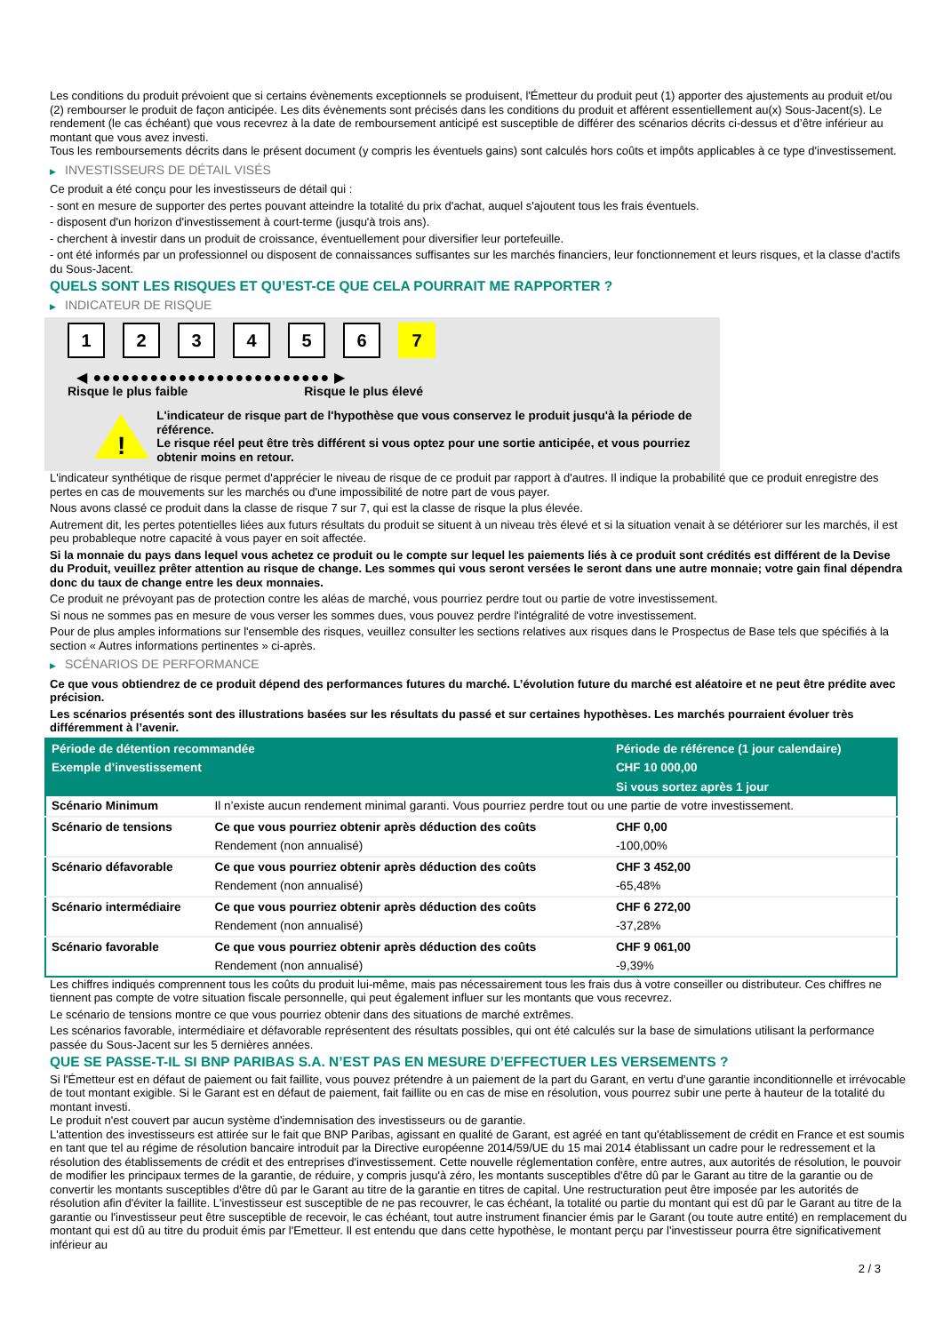Les conditions du produit prévoient que si certains évènements exceptionnels se produisent, l'Émetteur du produit peut (1) apporter des ajustements au produit et/ou (2) rembourser le produit de façon anticipée. Les dits évènements sont précisés dans les conditions du produit et afférent essentiellement au(x) Sous-Jacent(s). Le rendement (le cas échéant) que vous recevrez à la date de remboursement anticipé est susceptible de différer des scénarios décrits ci-dessus et d’être inférieur au montant que vous avez investi.
Tous les remboursements décrits dans le présent document (y compris les éventuels gains) sont calculés hors coûts et impôts applicables à ce type d'investissement.
▶ INVESTISSEURS DE DÉTAIL VISÉS
Ce produit a été conçu pour les investisseurs de détail qui :
- sont en mesure de supporter des pertes pouvant atteindre la totalité du prix d'achat, auquel s'ajoutent tous les frais éventuels.
- disposent d'un horizon d'investissement à court-terme (jusqu'à trois ans).
- cherchent à investir dans un produit de croissance, éventuellement pour diversifier leur portefeuille.
- ont été informés par un professionnel ou disposent de connaissances suffisantes sur les marchés financiers, leur fonctionnement et leurs risques, et la classe d'actifs du Sous-Jacent.
QUELS SONT LES RISQUES ET QU’EST-CE QUE CELA POURRAIT ME RAPPORTER ?
▶ INDICATEUR DE RISQUE
1 2 3 4 5 6 7
◀ ●●●●●●●●●●●●●●●●●●●●●●●●● ▶
Risque le plus faible Risque le plus élevé
!
L'indicateur de risque part de l'hypothèse que vous conservez le produit jusqu'à la période de référence.
Le risque réel peut être très différent si vous optez pour une sortie anticipée, et vous pourriez obtenir moins en retour.
L'indicateur synthétique de risque permet d'apprécier le niveau de risque de ce produit par rapport à d'autres. Il indique la probabilité que ce produit enregistre des pertes en cas de mouvements sur les marchés ou d'une impossibilité de notre part de vous payer.
Nous avons classé ce produit dans la classe de risque 7 sur 7, qui est la classe de risque la plus élevée.
Autrement dit, les pertes potentielles liées aux futurs résultats du produit se situent à un niveau très élevé et si la situation venait à se détériorer sur les marchés, il est peu probableque notre capacité à vous payer en soit affectée.
Si la monnaie du pays dans lequel vous achetez ce produit ou le compte sur lequel les paiements liés à ce produit sont crédités est différent de la Devise du Produit, veuillez prêter attention au risque de change. Les sommes qui vous seront versées le seront dans une autre monnaie; votre gain final dépendra donc du taux de change entre les deux monnaies.
Ce produit ne prévoyant pas de protection contre les aléas de marché, vous pourriez perdre tout ou partie de votre investissement.
Si nous ne sommes pas en mesure de vous verser les sommes dues, vous pouvez perdre l'intégralité de votre investissement.
Pour de plus amples informations sur l'ensemble des risques, veuillez consulter les sections relatives aux risques dans le Prospectus de Base tels que spécifiés à la section « Autres informations pertinentes » ci-après.
▶ SCÉNARIOS DE PERFORMANCE
Ce que vous obtiendrez de ce produit dépend des performances futures du marché. L’évolution future du marché est aléatoire et ne peut être prédite avec précision.
Les scénarios présentés sont des illustrations basées sur les résultats du passé et sur certaines hypothèses. Les marchés pourraient évoluer très différemment à l’avenir.
| Période de détention recommandée | | Période de référence (1 jour calendaire) |
| --- | --- | --- |
| Exemple d’investissement | | CHF 10 000,00 |
| | | Si vous sortez après 1 jour |
| Scénario Minimum | Il n’existe aucun rendement minimal garanti. Vous pourriez perdre tout ou une partie de votre investissement. | |
| Scénario de tensions | Ce que vous pourriez obtenir après déduction des coûts | CHF 0,00 |
| | Rendement (non annualisé) | -100,00% |
| Scénario défavorable | Ce que vous pourriez obtenir après déduction des coûts | CHF 3 452,00 |
| | Rendement (non annualisé) | -65,48% |
| Scénario intermédiaire | Ce que vous pourriez obtenir après déduction des coûts | CHF 6 272,00 |
| | Rendement (non annualisé) | -37,28% |
| Scénario favorable | Ce que vous pourriez obtenir après déduction des coûts | CHF 9 061,00 |
| | Rendement (non annualisé) | -9,39% |
Les chiffres indiqués comprennent tous les coûts du produit lui-même, mais pas nécessairement tous les frais dus à votre conseiller ou distributeur. Ces chiffres ne tiennent pas compte de votre situation fiscale personnelle, qui peut également influer sur les montants que vous recevrez.
Le scénario de tensions montre ce que vous pourriez obtenir dans des situations de marché extrêmes.
Les scénarios favorable, intermédiaire et défavorable représentent des résultats possibles, qui ont été calculés sur la base de simulations utilisant la performance passée du Sous-Jacent sur les 5 dernières années.
QUE SE PASSE-T-IL SI BNP PARIBAS S.A. N’EST PAS EN MESURE D’EFFECTUER LES VERSEMENTS ?
Si l'Émetteur est en défaut de paiement ou fait faillite, vous pouvez prétendre à un paiement de la part du Garant, en vertu d’une garantie inconditionnelle et irrévocable de tout montant exigible. Si le Garant est en défaut de paiement, fait faillite ou en cas de mise en résolution, vous pourrez subir une perte à hauteur de la totalité du montant investi.
Le produit n'est couvert par aucun système d'indemnisation des investisseurs ou de garantie.
L'attention des investisseurs est attirée sur le fait que BNP Paribas, agissant en qualité de Garant, est agréé en tant qu'établissement de crédit en France et est soumis en tant que tel au régime de résolution bancaire introduit par la Directive européenne 2014/59/UE du 15 mai 2014 établissant un cadre pour le redressement et la résolution des établissements de crédit et des entreprises d'investissement. Cette nouvelle réglementation confère, entre autres, aux autorités de résolution, le pouvoir de modifier les principaux termes de la garantie, de réduire, y compris jusqu'à zéro, les montants susceptibles d'être dû par le Garant au titre de la garantie ou de convertir les montants susceptibles d'être dû par le Garant au titre de la garantie en titres de capital. Une restructuration peut être imposée par les autorités de résolution afin d'éviter la faillite. L'investisseur est susceptible de ne pas recouvrer, le cas échéant, la totalité ou partie du montant qui est dû par le Garant au titre de la garantie ou l'investisseur peut être susceptible de recevoir, le cas échéant, tout autre instrument financier émis par le Garant (ou toute autre entité) en remplacement du montant qui est dû au titre du produit émis par l'Emetteur. Il est entendu que dans cette hypothèse, le montant perçu par l'investisseur pourra être significativement inférieur au
2 / 3